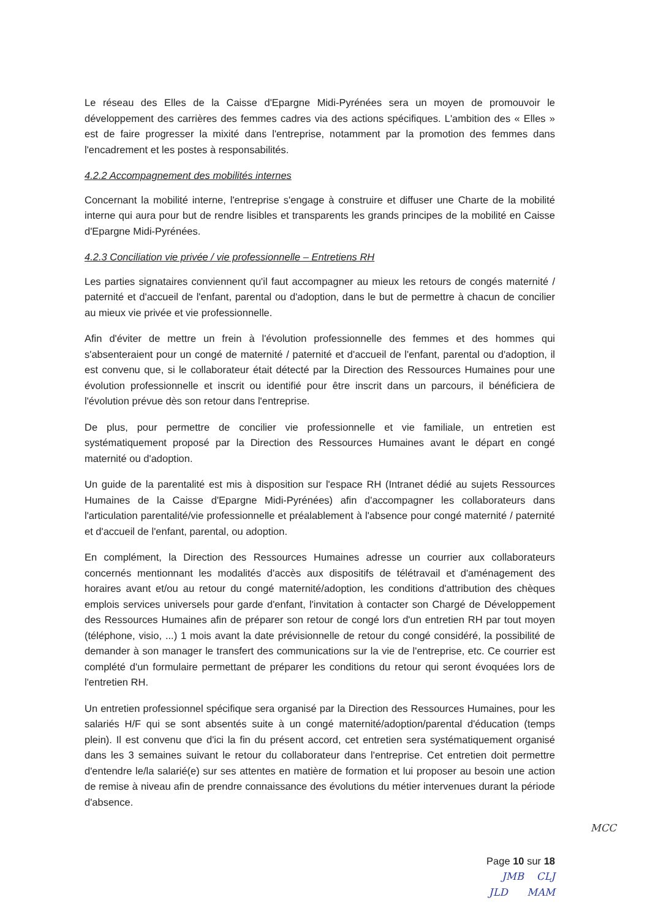Le réseau des Elles de la Caisse d'Epargne Midi-Pyrénées sera un moyen de promouvoir le développement des carrières des femmes cadres via des actions spécifiques. L'ambition des « Elles » est de faire progresser la mixité dans l'entreprise, notamment par la promotion des femmes dans l'encadrement et les postes à responsabilités.
4.2.2 Accompagnement des mobilités internes
Concernant la mobilité interne, l'entreprise s'engage à construire et diffuser une Charte de la mobilité interne qui aura pour but de rendre lisibles et transparents les grands principes de la mobilité en Caisse d'Epargne Midi-Pyrénées.
4.2.3 Conciliation vie privée / vie professionnelle – Entretiens RH
Les parties signataires conviennent qu'il faut accompagner au mieux les retours de congés maternité / paternité et d'accueil de l'enfant, parental ou d'adoption, dans le but de permettre à chacun de concilier au mieux vie privée et vie professionnelle.
Afin d'éviter de mettre un frein à l'évolution professionnelle des femmes et des hommes qui s'absenteraient pour un congé de maternité / paternité et d'accueil de l'enfant, parental ou d'adoption, il est convenu que, si le collaborateur était détecté par la Direction des Ressources Humaines pour une évolution professionnelle et inscrit ou identifié pour être inscrit dans un parcours, il bénéficiera de l'évolution prévue dès son retour dans l'entreprise.
De plus, pour permettre de concilier vie professionnelle et vie familiale, un entretien est systématiquement proposé par la Direction des Ressources Humaines avant le départ en congé maternité ou d'adoption.
Un guide de la parentalité est mis à disposition sur l'espace RH (Intranet dédié au sujets Ressources Humaines de la Caisse d'Epargne Midi-Pyrénées) afin d'accompagner les collaborateurs dans l'articulation parentalité/vie professionnelle et préalablement à l'absence pour congé maternité / paternité et d'accueil de l'enfant, parental, ou adoption.
En complément, la Direction des Ressources Humaines adresse un courrier aux collaborateurs concernés mentionnant les modalités d'accès aux dispositifs de télétravail et d'aménagement des horaires avant et/ou au retour du congé maternité/adoption, les conditions d'attribution des chèques emplois services universels pour garde d'enfant, l'invitation à contacter son Chargé de Développement des Ressources Humaines afin de préparer son retour de congé lors d'un entretien RH par tout moyen (téléphone, visio, ...) 1 mois avant la date prévisionnelle de retour du congé considéré, la possibilité de demander à son manager le transfert des communications sur la vie de l'entreprise, etc. Ce courrier est complété d'un formulaire permettant de préparer les conditions du retour qui seront évoquées lors de l'entretien RH.
Un entretien professionnel spécifique sera organisé par la Direction des Ressources Humaines, pour les salariés H/F qui se sont absentés suite à un congé maternité/adoption/parental d'éducation (temps plein). Il est convenu que d'ici la fin du présent accord, cet entretien sera systématiquement organisé dans les 3 semaines suivant le retour du collaborateur dans l'entreprise. Cet entretien doit permettre d'entendre le/la salarié(e) sur ses attentes en matière de formation et lui proposer au besoin une action de remise à niveau afin de prendre connaissance des évolutions du métier intervenues durant la période d'absence.
MCC
Page 10 sur 18
JMB CLJ
JLD MAM